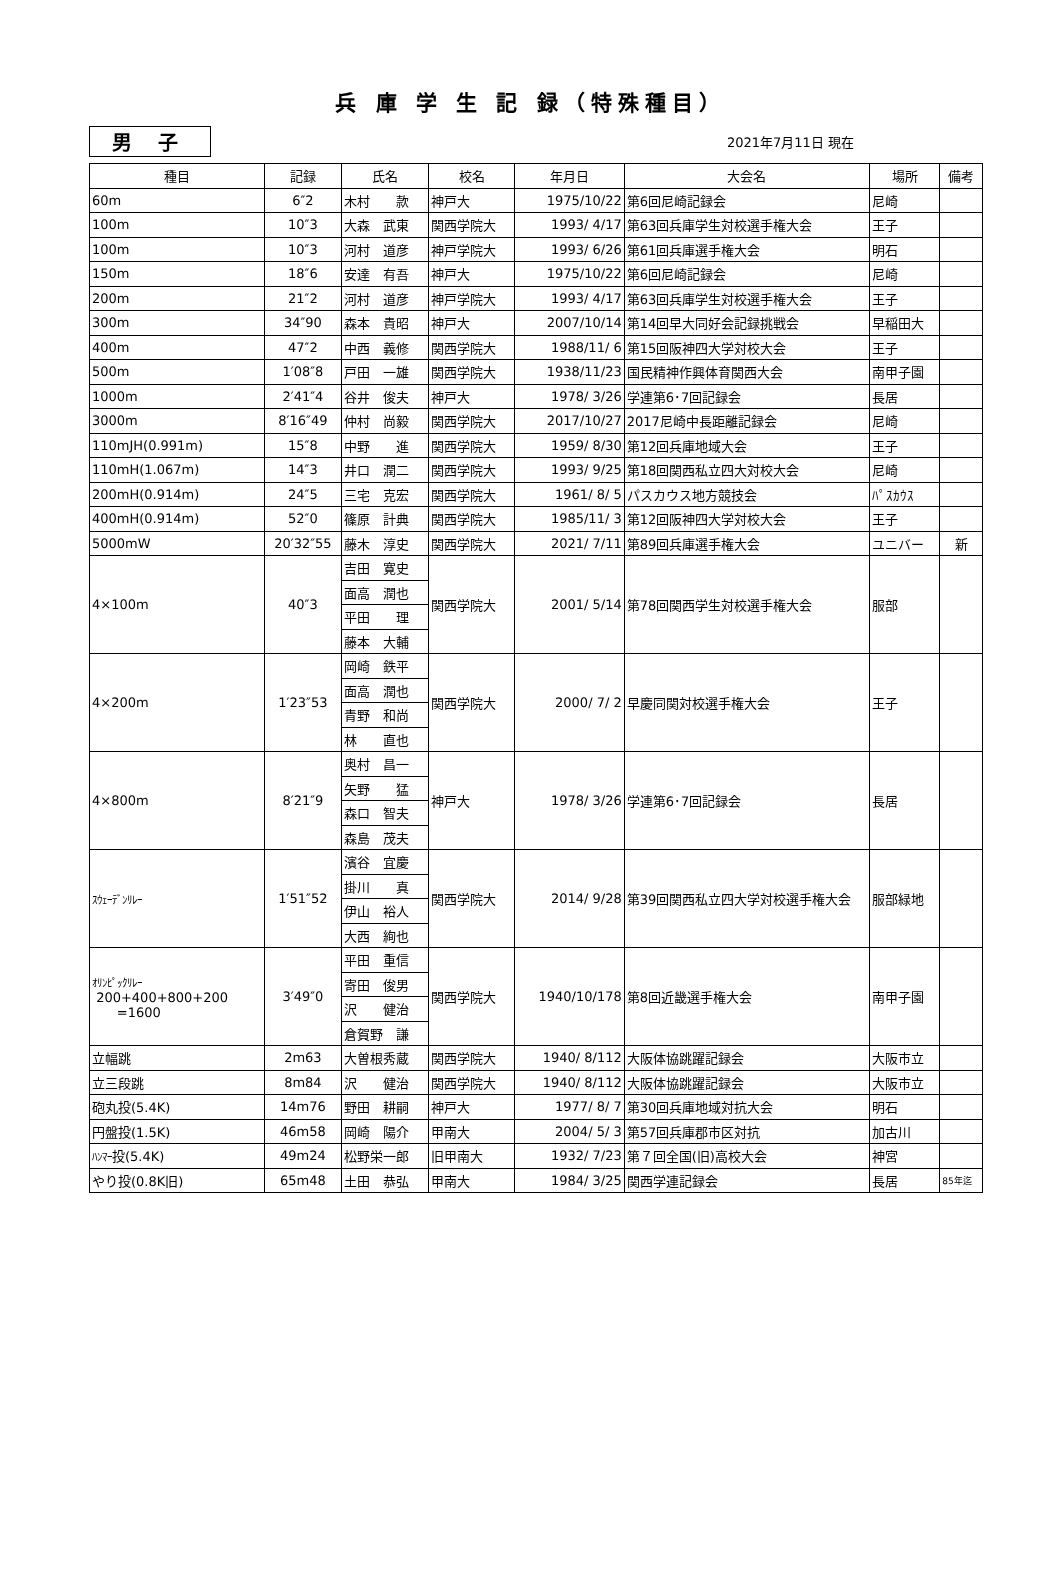兵 庫 学 生 記 録（特殊種目）
男 子
2021年7月11日 現在
| 種目 | 記録 | 氏名 | 校名 | 年月日 | 大会名 | 場所 | 備考 |
| --- | --- | --- | --- | --- | --- | --- | --- |
| 60m | 6″2 | 木村 款 | 神戸大 | 1975/10/22 | 第6回尼崎記録会 | 尼崎 | |
| 100m | 10″3 | 大森 武東 | 関西学院大 | 1993/ 4/17 | 第63回兵庫学生対校選手権大会 | 王子 | |
| 100m | 10″3 | 河村 道彦 | 神戸学院大 | 1993/ 6/26 | 第61回兵庫選手権大会 | 明石 | |
| 150m | 18″6 | 安達 有吾 | 神戸大 | 1975/10/22 | 第6回尼崎記録会 | 尼崎 | |
| 200m | 21″2 | 河村 道彦 | 神戸学院大 | 1993/ 4/17 | 第63回兵庫学生対校選手権大会 | 王子 | |
| 300m | 34″90 | 森本 貴昭 | 神戸大 | 2007/10/14 | 第14回早大同好会記録挑戦会 | 早稲田大 | |
| 400m | 47″2 | 中西 義修 | 関西学院大 | 1988/11/ 6 | 第15回阪神四大学対校大会 | 王子 | |
| 500m | 1′08″8 | 戸田 一雄 | 関西学院大 | 1938/11/23 | 国民精神作興体育関西大会 | 南甲子園 | |
| 1000m | 2′41″4 | 谷井 俊夫 | 神戸大 | 1978/ 3/26 | 学連第6･7回記録会 | 長居 | |
| 3000m | 8′16″49 | 仲村 尚毅 | 関西学院大 | 2017/10/27 | 2017尼崎中長距離記録会 | 尼崎 | |
| 110mJH(0.991m) | 15″8 | 中野 進 | 関西学院大 | 1959/ 8/30 | 第12回兵庫地域大会 | 王子 | |
| 110mH(1.067m) | 14″3 | 井口 潤二 | 関西学院大 | 1993/ 9/25 | 第18回関西私立四大対校大会 | 尼崎 | |
| 200mH(0.914m) | 24″5 | 三宅 克宏 | 関西学院大 | 1961/ 8/ 5 | パスカウス地方競技会 | ﾊﾟｽｶｳｽ | |
| 400mH(0.914m) | 52″0 | 篠原 計典 | 関西学院大 | 1985/11/ 3 | 第12回阪神四大学対校大会 | 王子 | |
| 5000mW | 20′32″55 | 藤木 淳史 | 関西学院大 | 2021/ 7/11 | 第89回兵庫選手権大会 | ユニバー | 新 |
| 4×100m | 40″3 | 吉田 寛史 | 関西学院大 | 2001/ 5/14 | 第78回関西学生対校選手権大会 | 服部 | |
| | | 面高 潤也 | | | | | |
| | | 平田 理 | | | | | |
| | | 藤本 大輔 | | | | | |
| 4×200m | 1′23″53 | 岡崎 鉄平 | 関西学院大 | 2000/ 7/ 2 | 早慶同関対校選手権大会 | 王子 | |
| | | 面高 潤也 | | | | | |
| | | 青野 和尚 | | | | | |
| | | 林 直也 | | | | | |
| 4×800m | 8′21″9 | 奥村 昌一 | 神戸大 | 1978/ 3/26 | 学連第6･7回記録会 | 長居 | |
| | | 矢野 猛 | | | | | |
| | | 森口 智夫 | | | | | |
| | | 森島 茂夫 | | | | | |
| ｽｳｪｰﾃﾞﾝﾘﾚｰ | 1′51″52 | 濱谷 宜慶 | 関西学院大 | 2014/ 9/28 | 第39回関西私立四大学対校選手権大会 | 服部緑地 | |
| | | 掛川 真 | | | | | |
| | | 伊山 裕人 | | | | | |
| | | 大西 絢也 | | | | | |
| ｵﾘﾝﾋﾟｯｸﾘﾚｰ 200+400+800+200 =1600 | 3′49″0 | 平田 重信 | 関西学院大 | 1940/10/178 | 第8回近畿選手権大会 | 南甲子園 | |
| | | 寄田 俊男 | | | | | |
| | | 沢 健治 | | | | | |
| | | 倉賀野 謙 | | | | | |
| 立幅跳 | 2m63 | 大曽根秀蔵 | 関西学院大 | 1940/ 8/112 | 大阪体協跳躍記録会 | 大阪市立 | |
| 立三段跳 | 8m84 | 沢 健治 | 関西学院大 | 1940/ 8/112 | 大阪体協跳躍記録会 | 大阪市立 | |
| 砲丸投(5.4K) | 14m76 | 野田 耕嗣 | 神戸大 | 1977/ 8/ 7 | 第30回兵庫地域対抗大会 | 明石 | |
| 円盤投(1.5K) | 46m58 | 岡崎 陽介 | 甲南大 | 2004/ 5/ 3 | 第57回兵庫郡市区対抗 | 加古川 | |
| ﾊﾝﾏｰ 投(5.4K) | 49m24 | 松野栄一郎 | 旧甲南大 | 1932/ 7/23 | 第７回全国(旧)高校大会 | 神宮 | |
| やり投(0.8K旧) | 65m48 | 土田 恭弘 | 甲南大 | 1984/ 3/25 | 関西学連記録会 | 長居 | 85年迄 |